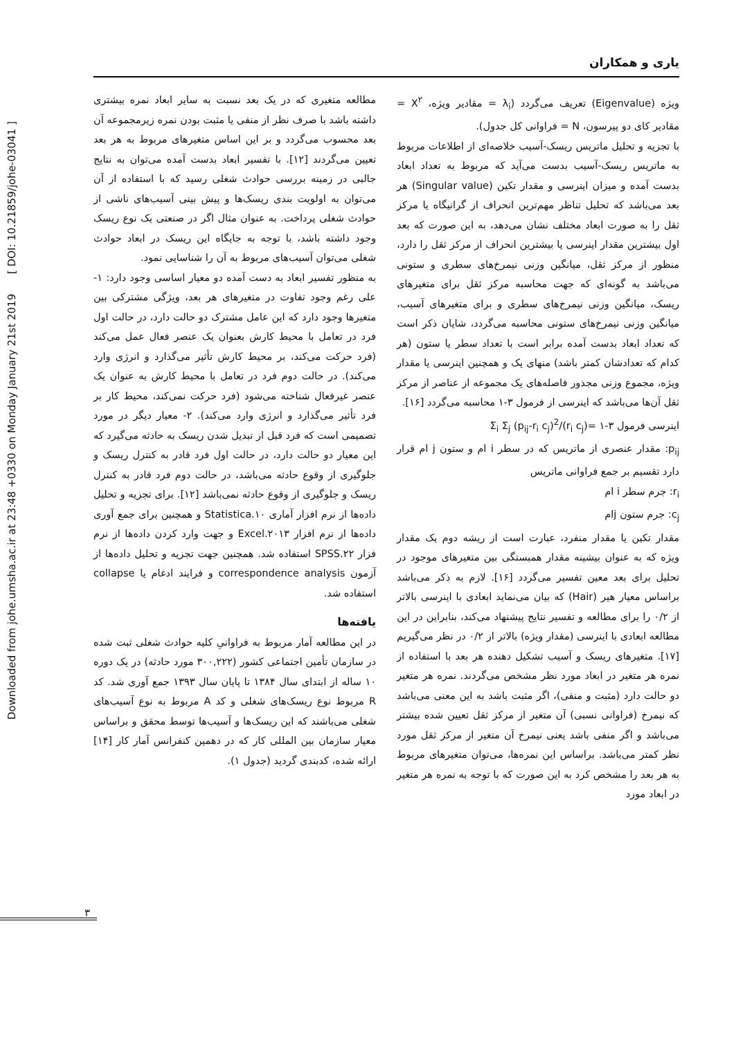Downloaded from johe.umsha.ac.ir at 23:48 +0330 on Monday January 21st 2019 [ DOI: 10.21859/johe-03041 ]
یاری و همکاران
ویژه (Eigenvalue) تعریف می‌گردد (λ<sub>i</sub> = مقادیر ویژه، X<sup>۲</sup> = مقادیر کای دو پیرسون، N = فراوانی کل جدول).
با تجزیه و تحلیل ماتریس ریسک-آسیب خلاصه‌ای از اطلاعات مربوط به ماتریس ریسک-آسیب بدست می‌آید که مربوط به تعداد ابعاد بدست آمده و میزان اینرسی و مقدار تکین (Singular value) هر بعد می‌باشد که تحلیل تناظر مهم‌ترین انحراف از گرانیگاه یا مرکز ثقل را به صورت ابعاد مختلف نشان می‌دهد، به این صورت که بعد اول بیشترین مقدار اینرسی یا بیشترین انحراف از مرکز ثقل را دارد، منظور از مرکز ثقل، میانگین وزنی نیمرخ‌های سطری و ستونی می‌باشد به گونه‌ای که جهت محاسبه مرکز ثقل برای متغیرهای ریسک، میانگین وزنی نیمرخ‌های سطری و برای متغیرهای آسیب، میانگین وزنی نیمرخ‌های ستونی محاسبه می‌گردد، شایان ذکر است که تعداد ابعاد بدست آمده برابر است با تعداد سطر یا ستون (هر کدام که تعدادشان کمتر باشد) منهای یک و همچنین اینرسی یا مقدار ویژه، مجموع وزنی مجذور فاصله‌های یک مجموعه از عناصر از مرکز ثقل آن‌ها می‌باشد که اینرسی از فرمول ۳-۱ محاسبه می‌گردد [۱۶].
اینرسی فرمول ۳-۱ =Σ<sub>i</sub> Σ<sub>j</sub> (p<sub>ij</sub>-r<sub>i</sub> c<sub>j</sub>)<sup>2</sup>/(r<sub>i</sub> c<sub>j</sub>)
p<sub>ij</sub>: مقدار عنصری از ماتریس که در سطر i ام و ستون j ام قرار دارد تقسیم بر جمع فراوانی ماتریس
r<sub>i</sub>: جرم سطر i ام
c<sub>j</sub>: جرم ستون jام
مقدار تکین یا مقدار منفرد، عبارت است از ریشه دوم یک مقدار ویژه که به عنوان بیشینه مقدار همبستگی بین متغیرهای موجود در تحلیل برای بعد معین تفسیر می‌گردد [۱۶]. لازم به ذکر می‌باشد براساس معیار هیر (Hair) که بیان می‌نماید ابعادی با اینرسی بالاتر از ۰/۲ را برای مطالعه و تفسیر نتایج پیشنهاد می‌کند، بنابراین در این مطالعه ابعادی با اینرسی (مقدار ویژه) بالاتر از ۰/۲ در نظر می‌گیریم [۱۷]. متغیرهای ریسک و آسیب تشکیل دهنده هر بعد با استفاده از نمره هر متغیر در ابعاد مورد نظر مشخص می‌گردند. نمره هر متغیر دو حالت دارد (مثبت و منفی)، اگر مثبت باشد به این معنی می‌باشد که نیمرخ (فراوانی نسبی) آن متغیر از مرکز ثقل تعیین شده بیشتر می‌باشد و اگر منفی باشد یعنی نیمرخ آن متغیر از مرکز ثقل مورد نظر کمتر می‌باشد. براساس این نمره‌ها، می‌توان متغیرهای مربوط به هر بعد را مشخص کرد به این صورت که با توجه به نمره هر متغیر در ابعاد مورد
مطالعه متغیری که در یک بعد نسبت به سایر ابعاد نمره بیشتری داشته باشد با صرف نظر از منفی یا مثبت بودن نمره زیرمجموعه آن بعد محسوب می‌گردد و بر این اساس متغیرهای مربوط به هر بعد تعیین می‌گردند [۱۲]. با تفسیر ابعاد بدست آمده می‌توان به نتایج جالبی در زمینه بررسی حوادث شغلی رسید که با استفاده از آن می‌توان به اولویت بندی ریسک‌ها و پیش بینی آسیب‌های ناشی از حوادث شغلی پرداخت. به عنوان مثال اگر در صنعتی یک نوع ریسک وجود داشته باشد، با توجه به جایگاه این ریسک در ابعاد حوادث شغلی می‌توان آسیب‌های مربوط به آن را شناسایی نمود.
به منظور تفسیر ابعاد به دست آمده دو معیار اساسی وجود دارد: ۱- علی رغم وجود تفاوت در متغیرهای هر بعد، ویژگی مشترکی بین متغیرها وجود دارد که این عامل مشترک دو حالت دارد، در حالت اول فرد در تعامل با محیط کارش بعنوان یک عنصر فعال عمل می‌کند (فرد حرکت می‌کند، بر محیط کارش تأثیر می‌گذارد و انرژی وارد می‌کند). در حالت دوم فرد در تعامل با محیط کارش به عنوان یک عنصر غیرفعال شناخته می‌شود (فرد حرکت نمی‌کند، محیط کار بر فرد تأثیر می‌گذارد و انرژی وارد می‌کند). ۲- معیار دیگر در مورد تصمیمی است که فرد قبل از تبدیل شدن ریسک به حادثه می‌گیرد که این معیار دو حالت دارد، در حالت اول فرد قادر به کنترل ریسک و جلوگیری از وقوع حادثه می‌باشد، در حالت دوم فرد قادر به کنترل ریسک و جلوگیری از وقوع حادثه نمی‌باشد [۱۲]. برای تجزیه و تحلیل داده‌ها از نرم افزار آماری Statistica.۱۰ و همچنین برای جمع آوری داده‌ها از نرم افزار Excel.۲۰۱۳ و جهت وارد کردن داده‌ها از نرم فزار SPSS.۲۲ استفاده شد. همچنین جهت تجزیه و تحلیل داده‌ها از آزمون correspondence analysis و فرایند ادغام یا collapse استفاده شد.
یافته‌ها
در این مطالعه آمار مربوط به فراوانیِ کلیه حوادث شغلی ثبت شده در سازمان تأمین اجتماعی کشور (۳۰۰,۲۲۲ مورد حادثه) در یک دوره ۱۰ ساله از ابتدای سال ۱۳۸۴ تا پایان سال ۱۳۹۳ جمع آوری شد. کد R مربوط نوع ریسک‌های شغلی و کد A مربوط به نوع آسیب‌های شغلی می‌باشند که این ریسک‌ها و آسیب‌ها توسط محقق و براساس معیار سازمان بین المللی کار که در دهمین کنفرانس آمار کار [۱۴] ارائه شده، کدبندی گردید (جدول ۱).
۳